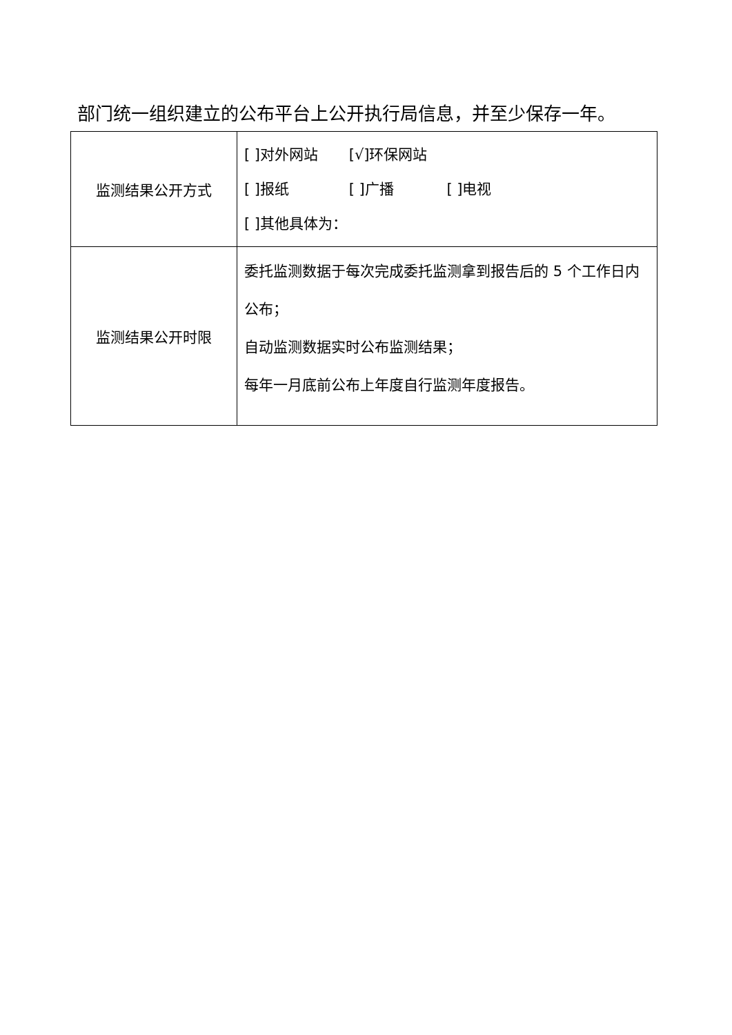部门统一组织建立的公布平台上公开执行局信息，并至少保存一年。
| 监测结果公开方式 | [ ]对外网站 [√]环保网站 [ ]报纸 [ ]广播 [ ]电视 [ ]其他具体为： |
| 监测结果公开时限 | 委托监测数据于每次完成委托监测拿到报告后的 5 个工作日内公布； 自动监测数据实时公布监测结果； 每年一月底前公布上年度自行监测年度报告。 |